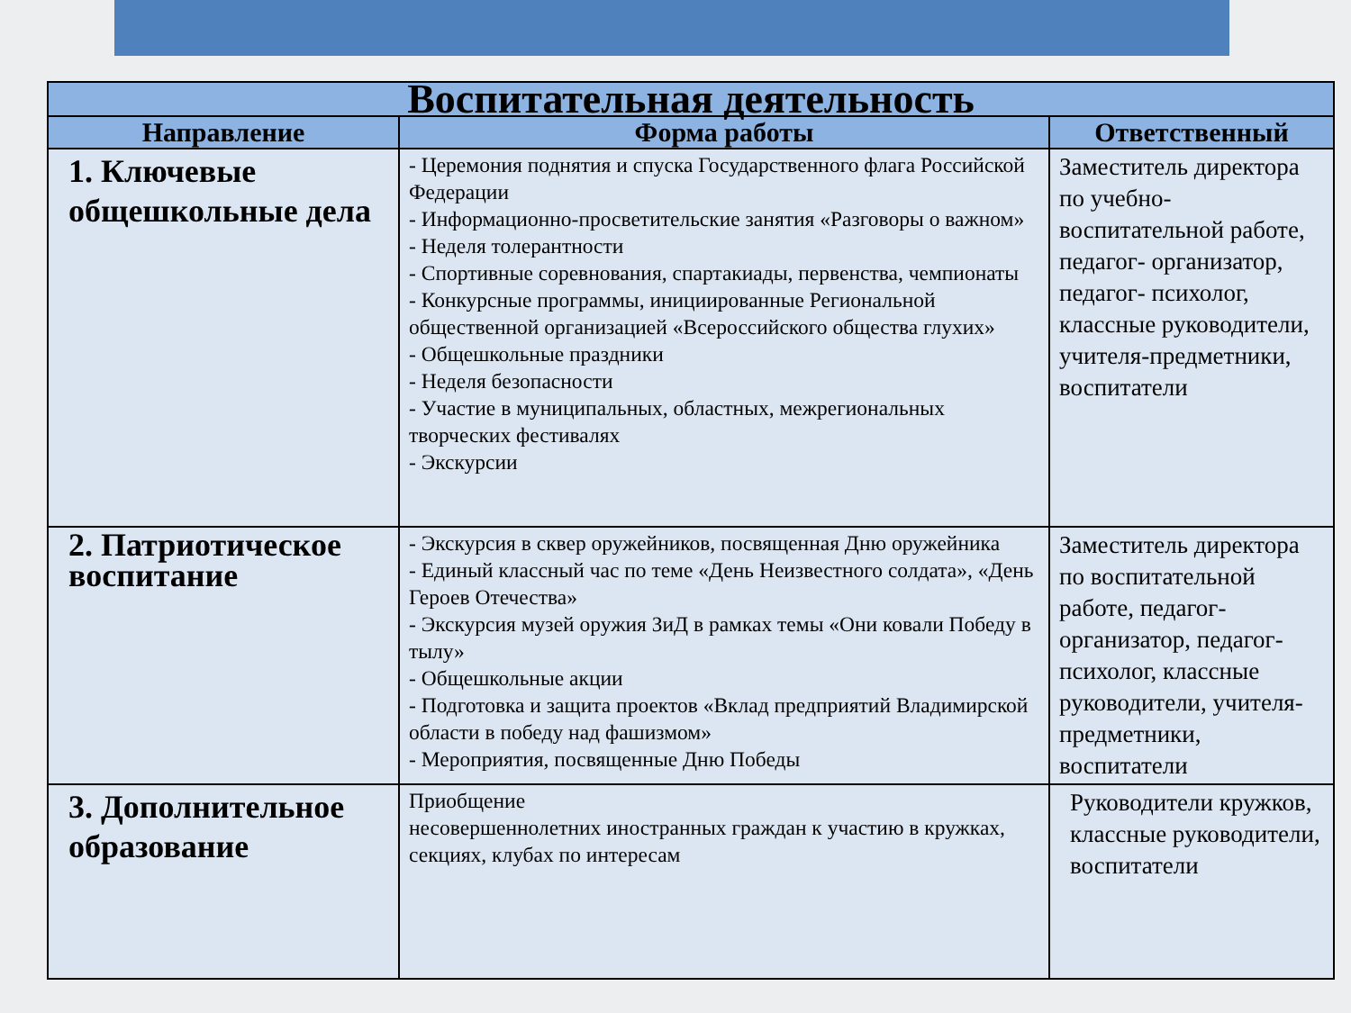| Воспитательная деятельность | | |
| --- | --- | --- |
| Направление | Форма работы | Ответственный |
| 1. Ключевые общешкольные дела | - Церемония поднятия и спуска Государственного флага Российской Федерации - Информационно-просветительские занятия «Разговоры о важном» - Неделя толерантности - Спортивные соревнования, спартакиады, первенства, чемпионаты - Конкурсные программы, инициированные Региональной общественной организацией «Всероссийского общества глухих» - Общешкольные праздники - Неделя безопасности - Участие в муниципальных, областных, межрегиональных творческих фестивалях - Экскурсии | Заместитель директора по учебно-воспитательной работе, педагог- организатор, педагог- психолог, классные руководители, учителя-предметники, воспитатели |
| 2. Патриотическое воспитание | - Экскурсия в сквер оружейников, посвященная Дню оружейника - Единый классный час по теме «День Неизвестного солдата», «День Героев Отечества» - Экскурсия музей оружия ЗиД в рамках темы «Они ковали Победу в тылу» - Общешкольные акции - Подготовка и защита проектов «Вклад предприятий Владимирской области в победу над фашизмом» - Мероприятия, посвященные Дню Победы | Заместитель директора по воспитательной работе, педагог-организатор, педагог-психолог, классные руководители, учителя-предметники, воспитатели |
| 3. Дополнительное образование | Приобщение несовершеннолетних иностранных граждан к участию в кружках, секциях, клубах по интересам | Руководители кружков, классные руководители, воспитатели |